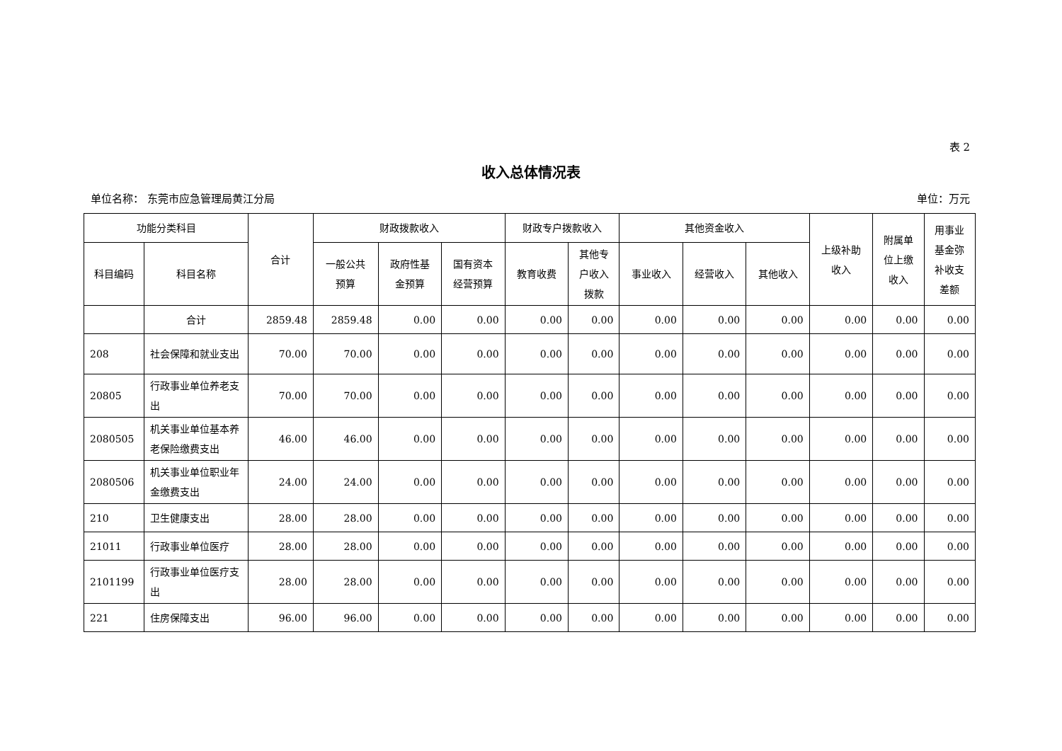表 2
收入总体情况表
单位名称： 东莞市应急管理局黄江分局 单位：万元
| 功能分类科目 | | 合计 | 财政拨款收入 | | | 财政专户拨款收入 | | 其他资金收入 | | | 上级补助 收入 | 附属单 位上缴 收入 | 用事业 基金弥 补收支 差额 |
| --- | --- | --- | --- | --- | --- | --- | --- | --- | --- | --- | --- | --- | --- |
| 科目编码 | 科目名称 | | 一般公共 预算 | 政府性基 金预算 | 国有资本 经营预算 | 教育收费 | 其他专 户收入 拨款 | 事业收入 | 经营收入 | 其他收入 | | | |
| | 合计 | 2859.48 | 2859.48 | 0.00 | 0.00 | 0.00 | 0.00 | 0.00 | 0.00 | 0.00 | 0.00 | 0.00 | 0.00 |
| 208 | 社会保障和就业支出 | 70.00 | 70.00 | 0.00 | 0.00 | 0.00 | 0.00 | 0.00 | 0.00 | 0.00 | 0.00 | 0.00 | 0.00 |
| 20805 | 行政事业单位养老支出 | 70.00 | 70.00 | 0.00 | 0.00 | 0.00 | 0.00 | 0.00 | 0.00 | 0.00 | 0.00 | 0.00 | 0.00 |
| 2080505 | 机关事业单位基本养老保险缴费支出 | 46.00 | 46.00 | 0.00 | 0.00 | 0.00 | 0.00 | 0.00 | 0.00 | 0.00 | 0.00 | 0.00 | 0.00 |
| 2080506 | 机关事业单位职业年金缴费支出 | 24.00 | 24.00 | 0.00 | 0.00 | 0.00 | 0.00 | 0.00 | 0.00 | 0.00 | 0.00 | 0.00 | 0.00 |
| 210 | 卫生健康支出 | 28.00 | 28.00 | 0.00 | 0.00 | 0.00 | 0.00 | 0.00 | 0.00 | 0.00 | 0.00 | 0.00 | 0.00 |
| 21011 | 行政事业单位医疗 | 28.00 | 28.00 | 0.00 | 0.00 | 0.00 | 0.00 | 0.00 | 0.00 | 0.00 | 0.00 | 0.00 | 0.00 |
| 2101199 | 行政事业单位医疗支出 | 28.00 | 28.00 | 0.00 | 0.00 | 0.00 | 0.00 | 0.00 | 0.00 | 0.00 | 0.00 | 0.00 | 0.00 |
| 221 | 住房保障支出 | 96.00 | 96.00 | 0.00 | 0.00 | 0.00 | 0.00 | 0.00 | 0.00 | 0.00 | 0.00 | 0.00 | 0.00 |